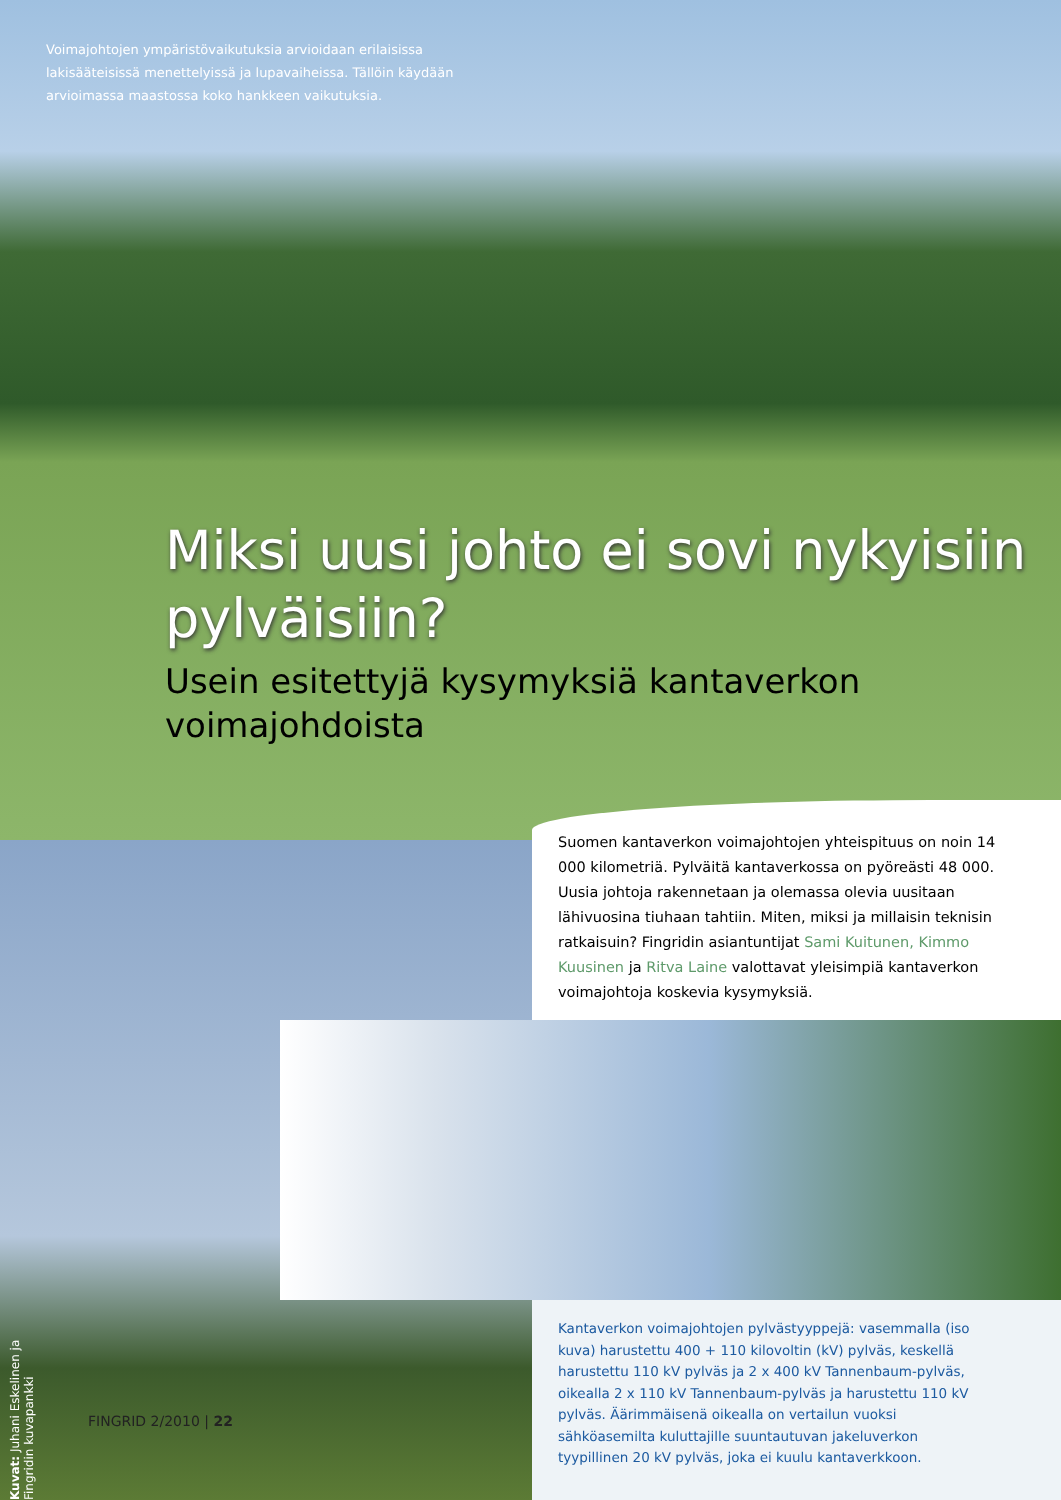Voimajohtojen ympäristövaikutuksia arvioidaan erilaisissa lakisääteisissä menettelyissä ja lupavaiheissa. Tällöin käydään arvioimassa maastossa koko hankkeen vaikutuksia.
Miksi uusi johto ei sovi nykyisiin pylväisiin?
Usein esitettyjä kysymyksiä kantaverkon voimajohdoista
Suomen kantaverkon voimajohtojen yhteispituus on noin 14 000 kilometriä. Pylväitä kantaverkossa on pyöreästi 48 000. Uusia johtoja rakennetaan ja olemassa olevia uusitaan lähivuosina tiuhaan tahtiin. Miten, miksi ja millaisin teknisin ratkaisuin? Fingridin asiantuntijat Sami Kuitunen, Kimmo Kuusinen ja Ritva Laine valottavat yleisimpiä kantaverkon voimajohtoja koskevia kysymyksiä.
Kantaverkon voimajohtojen pylvästyyppejä: vasemmalla (iso kuva) harustettu 400 + 110 kilovoltin (kV) pylväs, keskellä harustettu 110 kV pylväs ja 2 x 400 kV Tannenbaum-pylväs, oikealla 2 x 110 kV Tannenbaum-pylväs ja harustettu 110 kV pylväs. Äärimmäisenä oikealla on vertailun vuoksi sähköasemilta kuluttajille suuntautuvan jakeluverkon tyypillinen 20 kV pylväs, joka ei kuulu kantaverkkoon.
Kuvat: Juhani Eskelinen ja Fingridin kuvapankki
FINGRID 2/2010 | 22